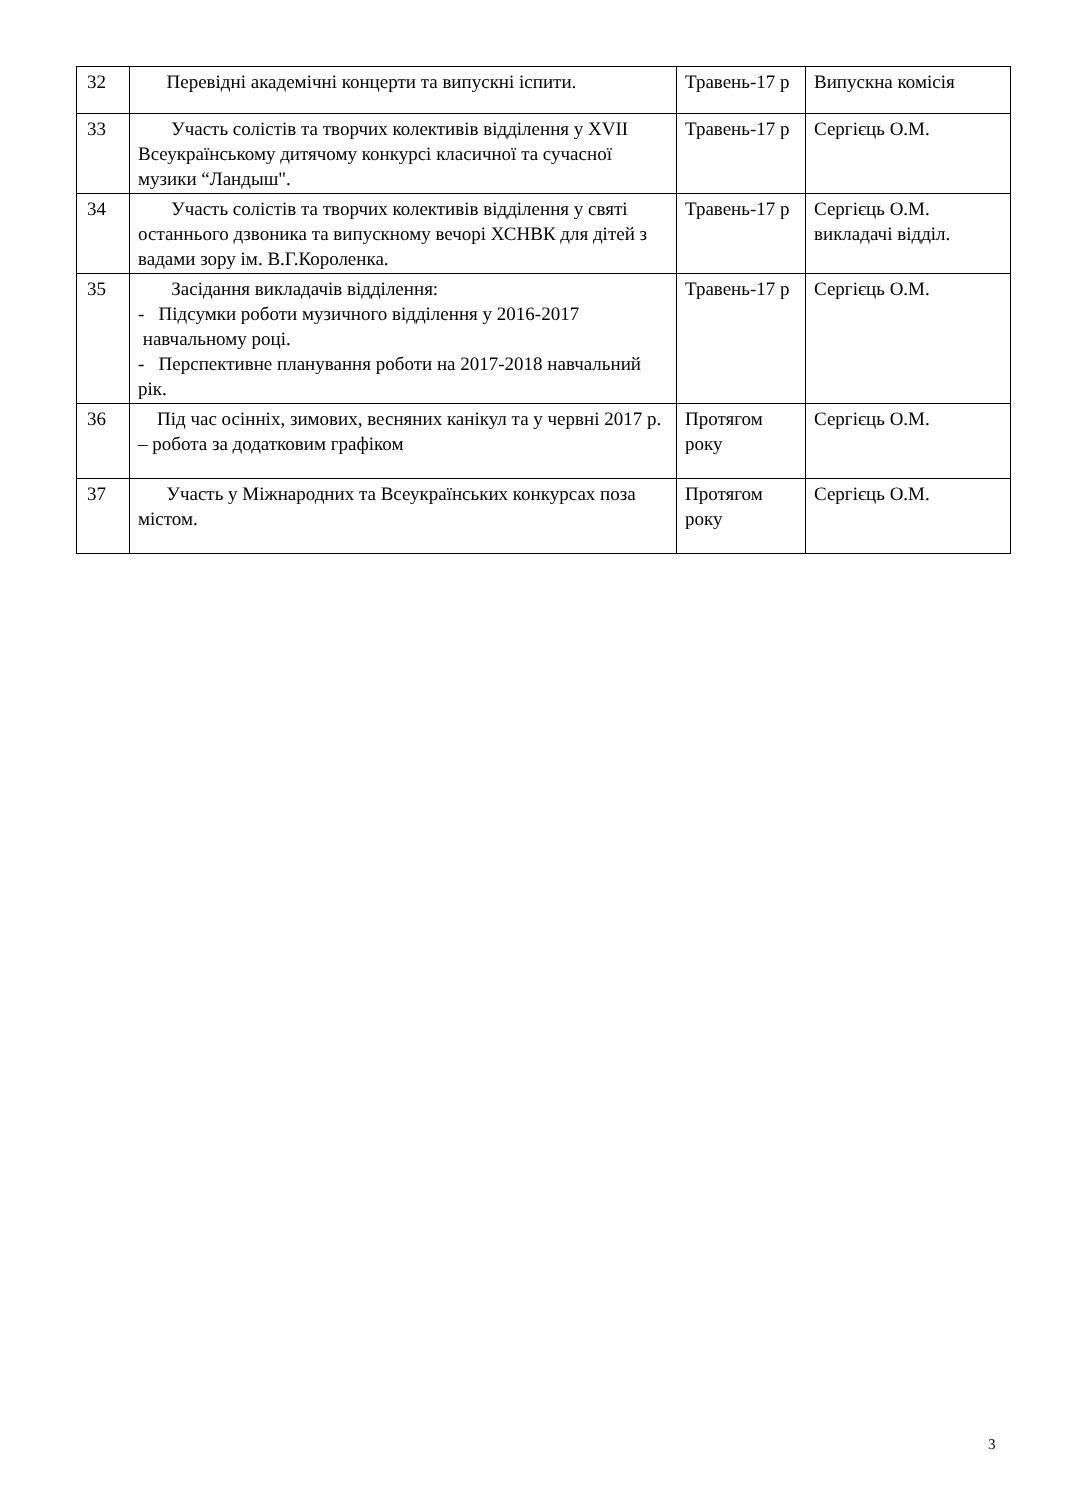| 32 | Перевідні академічні концерти та випускні іспити. | Травень-17 р | Випускна комісія |
| 33 | Участь солістів та творчих колективів відділення у XVII Всеукраїнському дитячому конкурсі класичної та сучасної музики “Ландыш". | Травень-17 р | Сергієць О.М. |
| 34 | Участь солістів та творчих колективів відділення у святі останнього дзвоника та випускному вечорі ХСНВК для дітей з вадами зору ім. В.Г.Короленка. | Травень-17 р | Сергієць О.М. викладачі відділ. |
| 35 | Засідання викладачів відділення: - Підсумки роботи музичного відділення у 2016-2017 навчальному році. - Перспективне планування роботи на 2017-2018 навчальний рік. | Травень-17 р | Сергієць О.М. |
| 36 | Під час осінніх, зимових, весняних канікул та у червні 2017 р. – робота за додатковим графіком | Протягом року | Сергієць О.М. |
| 37 | Участь у Міжнародних та Всеукраїнських конкурсах поза містом. | Протягом року | Сергієць О.М. |
3